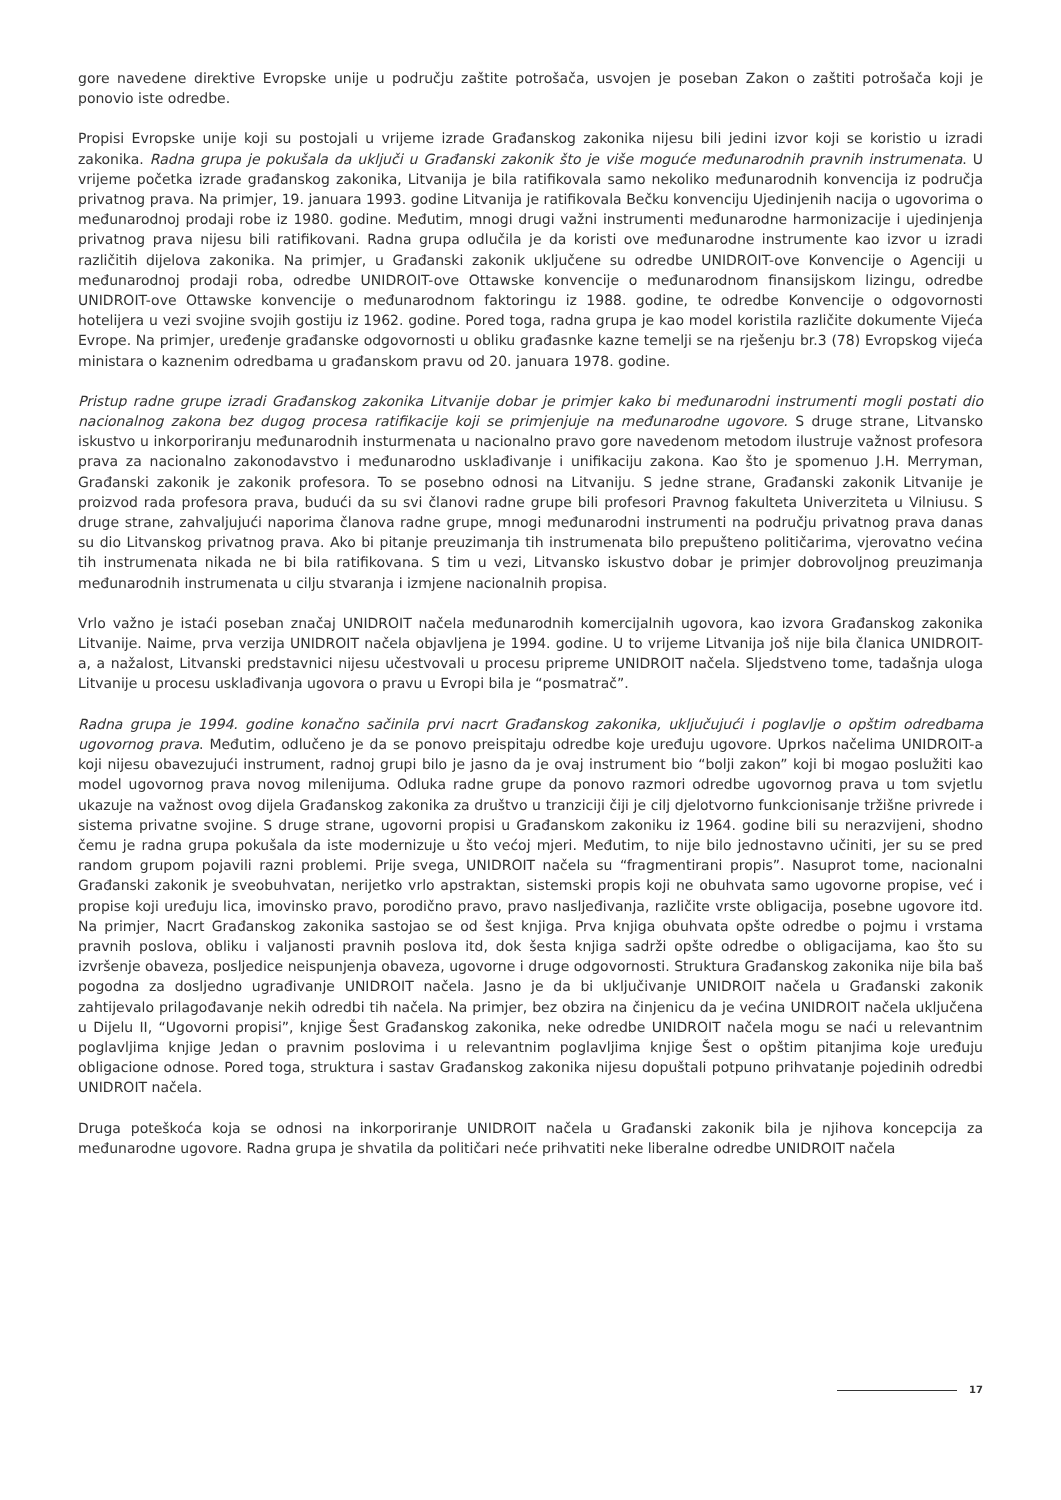gore navedene direktive Evropske unije u području zaštite potrošača, usvojen je poseban Zakon o zaštiti potrošača koji je ponovio iste odredbe.
Propisi Evropske unije koji su postojali u vrijeme izrade Građanskog zakonika nijesu bili jedini izvor koji se koristio u izradi zakonika. Radna grupa je pokušala da uključi u Građanski zakonik što je više moguće međunarodnih pravnih instrumenata. U vrijeme početka izrade građanskog zakonika, Litvanija je bila ratifikovala samo nekoliko međunarodnih konvencija iz područja privatnog prava. Na primjer, 19. januara 1993. godine Litvanija je ratifikovala Bečku konvenciju Ujedinjenih nacija o ugovorima o međunarodnoj prodaji robe iz 1980. godine. Međutim, mnogi drugi važni instrumenti međunarodne harmonizacije i ujedinjenja privatnog prava nijesu bili ratifikovani. Radna grupa odlučila je da koristi ove međunarodne instrumente kao izvor u izradi različitih dijelova zakonika. Na primjer, u Građanski zakonik uključene su odredbe UNIDROIT-ove Konvencije o Agenciji u međunarodnoj prodaji roba, odredbe UNIDROIT-ove Ottawske konvencije o međunarodnom finansijskom lizingu, odredbe UNIDROIT-ove Ottawske konvencije o međunarodnom faktoringu iz 1988. godine, te odredbe Konvencije o odgovornosti hotelijera u vezi svojine svojih gostiju iz 1962. godine. Pored toga, radna grupa je kao model koristila različite dokumente Vijeća Evrope. Na primjer, uređenje građanske odgovornosti u obliku građasnke kazne temelji se na rješenju br.3 (78) Evropskog vijeća ministara o kaznenim odredbama u građanskom pravu od 20. januara 1978. godine.
Pristup radne grupe izradi Građanskog zakonika Litvanije dobar je primjer kako bi međunarodni instrumenti mogli postati dio nacionalnog zakona bez dugog procesa ratifikacije koji se primjenjuje na međunarodne ugovore. S druge strane, Litvansko iskustvo u inkorporiranju međunarodnih insturmenata u nacionalno pravo gore navedenom metodom ilustruje važnost profesora prava za nacionalno zakonodavstvo i međunarodno usklađivanje i unifikaciju zakona. Kao što je spomenuo J.H. Merryman, Građanski zakonik je zakonik profesora. To se posebno odnosi na Litvaniju. S jedne strane, Građanski zakonik Litvanije je proizvod rada profesora prava, budući da su svi članovi radne grupe bili profesori Pravnog fakulteta Univerziteta u Vilniusu. S druge strane, zahvaljujući naporima članova radne grupe, mnogi međunarodni instrumenti na području privatnog prava danas su dio Litvanskog privatnog prava. Ako bi pitanje preuzimanja tih instrumenata bilo prepušteno političarima, vjerovatno većina tih instrumenata nikada ne bi bila ratifikovana. S tim u vezi, Litvansko iskustvo dobar je primjer dobrovoljnog preuzimanja međunarodnih instrumenata u cilju stvaranja i izmjene nacionalnih propisa.
Vrlo važno je istaći poseban značaj UNIDROIT načela međunarodnih komercijalnih ugovora, kao izvora Građanskog zakonika Litvanije. Naime, prva verzija UNIDROIT načela objavljena je 1994. godine. U to vrijeme Litvanija još nije bila članica UNIDROIT-a, a nažalost, Litvanski predstavnici nijesu učestvovali u procesu pripreme UNIDROIT načela. Sljedstveno tome, tadašnja uloga Litvanije u procesu usklađivanja ugovora o pravu u Evropi bila je “posmatrač”.
Radna grupa je 1994. godine konačno sačinila prvi nacrt Građanskog zakonika, uključujući i poglavlje o opštim odredbama ugovornog prava. Međutim, odlučeno je da se ponovo preispitaju odredbe koje uređuju ugovore. Uprkos načelima UNIDROIT-a koji nijesu obavezujući instrument, radnoj grupi bilo je jasno da je ovaj instrument bio “bolji zakon” koji bi mogao poslužiti kao model ugovornog prava novog milenijuma. Odluka radne grupe da ponovo razmori odredbe ugovornog prava u tom svjetlu ukazuje na važnost ovog dijela Građanskog zakonika za društvo u tranziciji čiji je cilj djelotvorno funkcionisanje tržišne privrede i sistema privatne svojine. S druge strane, ugovorni propisi u Građanskom zakoniku iz 1964. godine bili su nerazvijeni, shodno čemu je radna grupa pokušala da iste modernizuje u što većoj mjeri. Međutim, to nije bilo jednostavno učiniti, jer su se pred random grupom pojavili razni problemi. Prije svega, UNIDROIT načela su “fragmentirani propis”. Nasuprot tome, nacionalni Građanski zakonik je sveobuhvatan, nerijetko vrlo apstraktan, sistemski propis koji ne obuhvata samo ugovorne propise, već i propise koji uređuju lica, imovinsko pravo, porodično pravo, pravo nasljeđivanja, različite vrste obligacija, posebne ugovore itd. Na primjer, Nacrt Građanskog zakonika sastojao se od šest knjiga. Prva knjiga obuhvata opšte odredbe o pojmu i vrstama pravnih poslova, obliku i valjanosti pravnih poslova itd, dok šesta knjiga sadrži opšte odredbe o obligacijama, kao što su izvršenje obaveza, posljedice neispunjenja obaveza, ugovorne i druge odgovornosti. Struktura Građanskog zakonika nije bila baš pogodna za dosljedno ugrađivanje UNIDROIT načela. Jasno je da bi uključivanje UNIDROIT načela u Građanski zakonik zahtijevalo prilagođavanje nekih odredbi tih načela. Na primjer, bez obzira na činjenicu da je većina UNIDROIT načela uključena u Dijelu II, “Ugovorni propisi”, knjige Šest Građanskog zakonika, neke odredbe UNIDROIT načela mogu se naći u relevantnim poglavljima knjige Jedan o pravnim poslovima i u relevantnim poglavljima knjige Šest o opštim pitanjima koje uređuju obligacione odnose. Pored toga, struktura i sastav Građanskog zakonika nijesu dopuštali potpuno prihvatanje pojedinih odredbi UNIDROIT načela.
Druga poteškoća koja se odnosi na inkorporiranje UNIDROIT načela u Građanski zakonik bila je njihova koncepcija za međunarodne ugovore. Radna grupa je shvatila da političari neće prihvatiti neke liberalne odredbe UNIDROIT načela
17